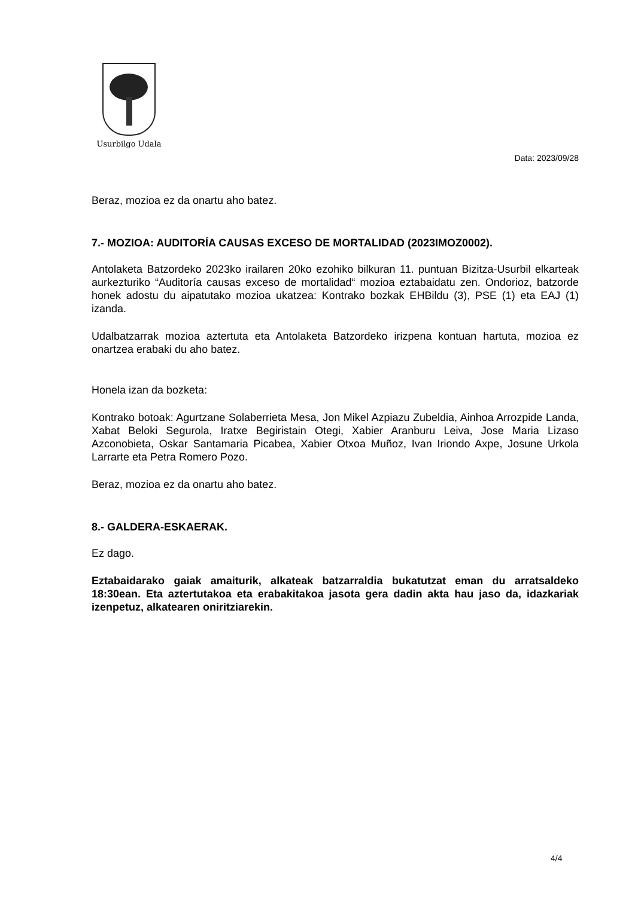Usurbilgo Udala
Data: 2023/09/28
Beraz, mozioa ez da onartu aho batez.
7.- MOZIOA: AUDITORÍA CAUSAS EXCESO DE MORTALIDAD (2023IMOZ0002).
Antolaketa Batzordeko 2023ko irailaren 20ko ezohiko bilkuran 11. puntuan Bizitza-Usurbil elkarteak aurkezturiko “Auditoría causas exceso de mortalidad“ mozioa eztabaidatu zen. Ondorioz, batzorde honek adostu du aipatutako mozioa ukatzea: Kontrako bozkak EHBildu (3), PSE (1) eta EAJ (1) izanda.
Udalbatzarrak mozioa aztertuta eta Antolaketa Batzordeko irizpena kontuan hartuta, mozioa ez onartzea erabaki du aho batez.
Honela izan da bozketa:
Kontrako botoak: Agurtzane Solaberrieta Mesa, Jon Mikel Azpiazu Zubeldia, Ainhoa Arrozpide Landa, Xabat Beloki Segurola, Iratxe Begiristain Otegi, Xabier Aranburu Leiva, Jose Maria Lizaso Azconobieta, Oskar Santamaria Picabea, Xabier Otxoa Muñoz, Ivan Iriondo Axpe, Josune Urkola Larrarte eta Petra Romero Pozo.
Beraz, mozioa ez da onartu aho batez.
8.- GALDERA-ESKAERAK.
Ez dago.
Eztabaidarako gaiak amaiturik, alkateak batzarraldia bukatutzat eman du arratsaldeko 18:30ean. Eta aztertutakoa eta erabakitakoa jasota gera dadin akta hau jaso da, idazkariak izenpetuz, alkatearen oniritziarekin.
4/4